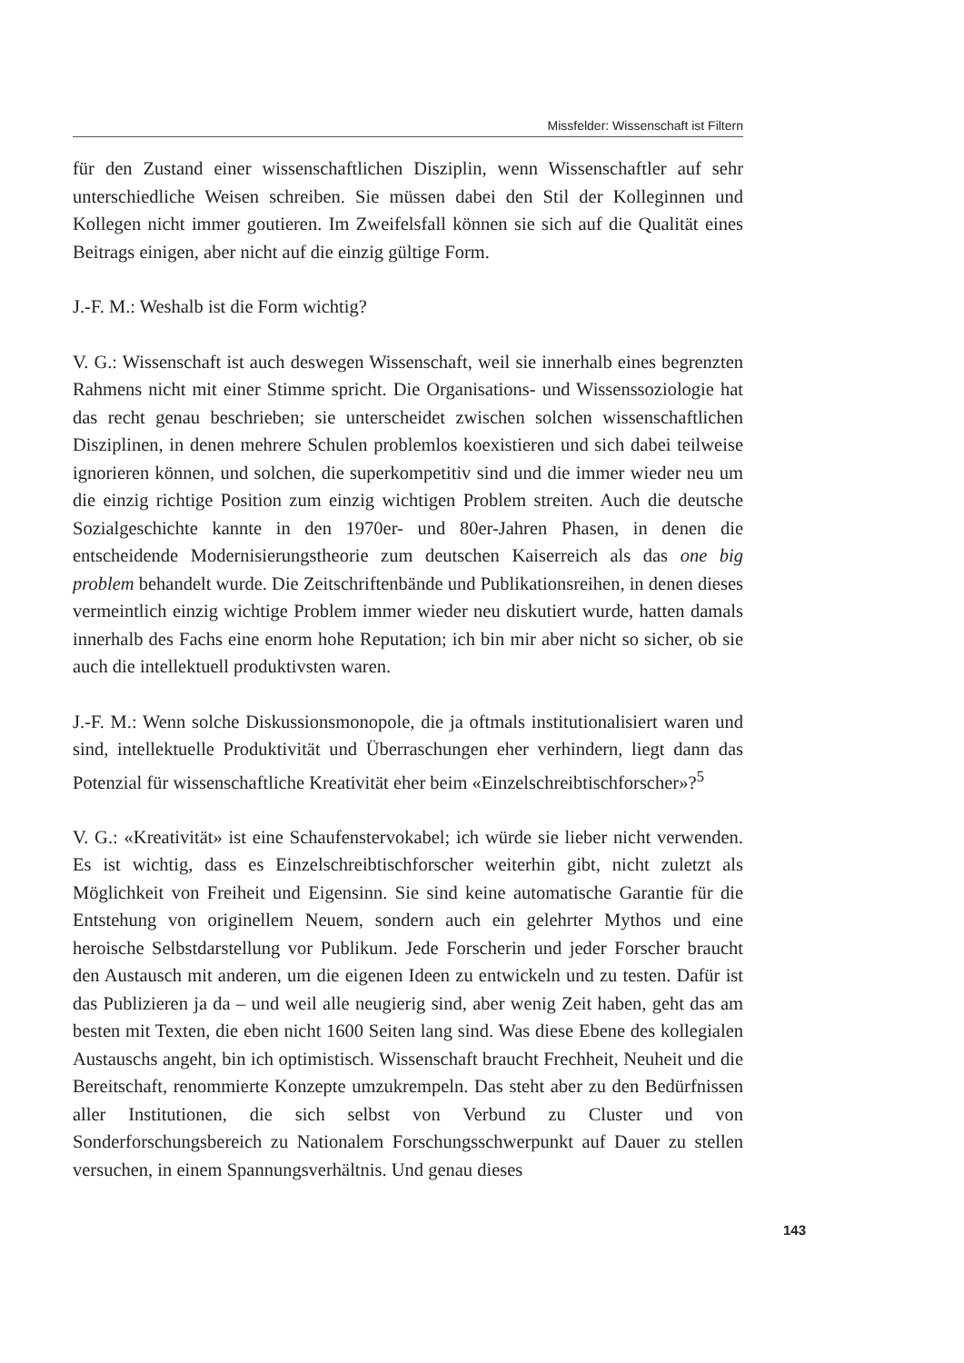Missfelder: Wissenschaft ist Filtern
für den Zustand einer wissenschaftlichen Disziplin, wenn Wissenschaftler auf sehr unterschiedliche Weisen schreiben. Sie müssen dabei den Stil der Kolleginnen und Kollegen nicht immer goutieren. Im Zweifelsfall können sie sich auf die Qualität eines Beitrags einigen, aber nicht auf die einzig gültige Form.
J.-F. M.: Weshalb ist die Form wichtig?
V. G.: Wissenschaft ist auch deswegen Wissenschaft, weil sie innerhalb eines begrenzten Rahmens nicht mit einer Stimme spricht. Die Organisations- und Wissenssoziologie hat das recht genau beschrieben; sie unterscheidet zwischen solchen wissenschaftlichen Disziplinen, in denen mehrere Schulen problemlos koexistieren und sich dabei teilweise ignorieren können, und solchen, die superkompetitiv sind und die immer wieder neu um die einzig richtige Position zum einzig wichtigen Problem streiten. Auch die deutsche Sozialgeschichte kannte in den 1970er- und 80er-Jahren Phasen, in denen die entscheidende Modernisierungstheorie zum deutschen Kaiserreich als das one big problem behandelt wurde. Die Zeitschriftenbände und Publikationsreihen, in denen dieses vermeintlich einzig wichtige Problem immer wieder neu diskutiert wurde, hatten damals innerhalb des Fachs eine enorm hohe Reputation; ich bin mir aber nicht so sicher, ob sie auch die intellektuell produktivsten waren.
J.-F. M.: Wenn solche Diskussionsmonopole, die ja oftmals institutionalisiert waren und sind, intellektuelle Produktivität und Überraschungen eher verhindern, liegt dann das Potenzial für wissenschaftliche Kreativität eher beim «Einzelschreibtischforscher»?<sup>5</sup>
V. G.: «Kreativität» ist eine Schaufenstervokabel; ich würde sie lieber nicht verwenden. Es ist wichtig, dass es Einzelschreibtischforscher weiterhin gibt, nicht zuletzt als Möglichkeit von Freiheit und Eigensinn. Sie sind keine automatische Garantie für die Entstehung von originellem Neuem, sondern auch ein gelehrter Mythos und eine heroische Selbstdarstellung vor Publikum. Jede Forscherin und jeder Forscher braucht den Austausch mit anderen, um die eigenen Ideen zu entwickeln und zu testen. Dafür ist das Publizieren ja da – und weil alle neugierig sind, aber wenig Zeit haben, geht das am besten mit Texten, die eben nicht 1600 Seiten lang sind. Was diese Ebene des kollegialen Austauschs angeht, bin ich optimistisch. Wissenschaft braucht Frechheit, Neuheit und die Bereitschaft, renommierte Konzepte umzukrempeln. Das steht aber zu den Bedürfnissen aller Institutionen, die sich selbst von Verbund zu Cluster und von Sonderforschungsbereich zu Nationalem Forschungsschwerpunkt auf Dauer zu stellen versuchen, in einem Spannungsverhältnis. Und genau dieses
143